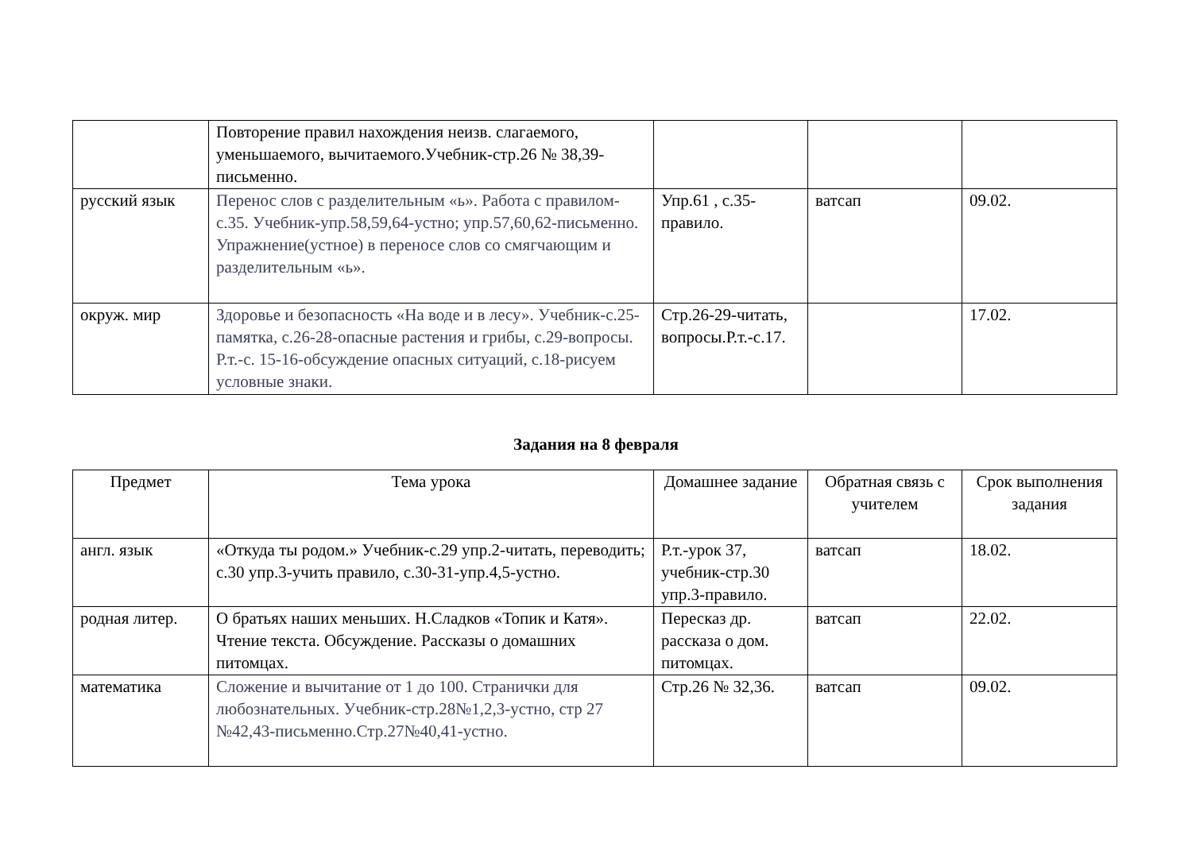| | Повторение правил нахождения неизв. слагаемого, уменьшаемого, вычитаемого.Учебник-стр.26 № 38,39-письменно. | | | |
| русский язык | Перенос слов с разделительным «ь». Работа с правилом-с.35. Учебник-упр.58,59,64-устно; упр.57,60,62-письменно. Упражнение(устное) в переносе слов со смягчающим и разделительным «ь». | Упр.61 , с.35-правило. | ватсап | 09.02. |
| окруж. мир | Здоровье и безопасность «На воде и в лесу». Учебник-с.25-памятка, с.26-28-опасные растения и грибы, с.29-вопросы. Р.т.-с. 15-16-обсуждение опасных ситуаций, с.18-рисуем условные знаки. | Стр.26-29-читать, вопросы.Р.т.-с.17. | | 17.02. |
Задания на 8 февраля
| Предмет | Тема урока | Домашнее задание | Обратная связь с учителем | Срок выполнения задания |
| --- | --- | --- | --- | --- |
| англ. язык | «Откуда ты родом.» Учебник-с.29 упр.2-читать, переводить; с.30 упр.3-учить правило, с.30-31-упр.4,5-устно. | Р.т.-урок 37, учебник-стр.30 упр.3-правило. | ватсап | 18.02. |
| родная литер. | О братьях наших меньших. Н.Сладков «Топик и Катя». Чтение текста. Обсуждение. Рассказы о домашних питомцах. | Пересказ др. рассказа о дом. питомцах. | ватсап | 22.02. |
| математика | Сложение и вычитание от 1 до 100. Странички для любознательных. Учебник-стр.28№1,2,3-устно, стр 27 №42,43-письменно.Стр.27№40,41-устно. | Стр.26 № 32,36. | ватсап | 09.02. |